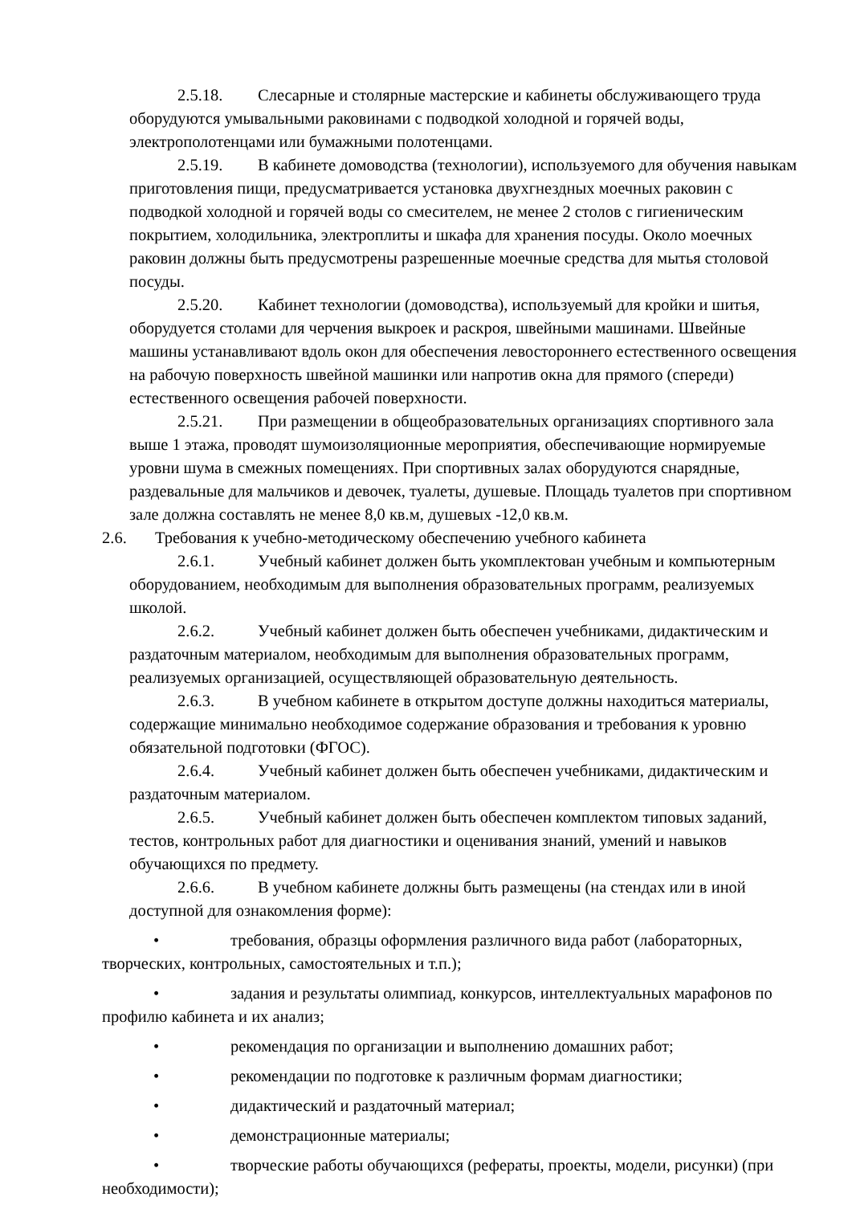2.5.18. Слесарные и столярные мастерские и кабинеты обслуживающего труда оборудуются умывальными раковинами с подводкой холодной и горячей воды, электрополотенцами или бумажными полотенцами.
2.5.19. В кабинете домоводства (технологии), используемого для обучения навыкам приготовления пищи, предусматривается установка двухгнездных моечных раковин с подводкой холодной и горячей воды со смесителем, не менее 2 столов с гигиеническим покрытием, холодильника, электроплиты и шкафа для хранения посуды. Около моечных раковин должны быть предусмотрены разрешенные моечные средства для мытья столовой посуды.
2.5.20. Кабинет технологии (домоводства), используемый для кройки и шитья, оборудуется столами для черчения выкроек и раскроя, швейными машинами. Швейные машины устанавливают вдоль окон для обеспечения левостороннего естественного освещения на рабочую поверхность швейной машинки или напротив окна для прямого (спереди) естественного освещения рабочей поверхности.
2.5.21. При размещении в общеобразовательных организациях спортивного зала выше 1 этажа, проводят шумоизоляционные мероприятия, обеспечивающие нормируемые уровни шума в смежных помещениях. При спортивных залах оборудуются снарядные, раздевальные для мальчиков и девочек, туалеты, душевые. Площадь туалетов при спортивном зале должна составлять не менее 8,0 кв.м, душевых -12,0 кв.м.
2.6. Требования к учебно-методическому обеспечению учебного кабинета
2.6.1. Учебный кабинет должен быть укомплектован учебным и компьютерным оборудованием, необходимым для выполнения образовательных программ, реализуемых школой.
2.6.2. Учебный кабинет должен быть обеспечен учебниками, дидактическим и раздаточным материалом, необходимым для выполнения образовательных программ, реализуемых организацией, осуществляющей образовательную деятельность.
2.6.3. В учебном кабинете в открытом доступе должны находиться материалы, содержащие минимально необходимое содержание образования и требования к уровню обязательной подготовки (ФГОС).
2.6.4. Учебный кабинет должен быть обеспечен учебниками, дидактическим и раздаточным материалом.
2.6.5. Учебный кабинет должен быть обеспечен комплектом типовых заданий, тестов, контрольных работ для диагностики и оценивания знаний, умений и навыков обучающихся по предмету.
2.6.6. В учебном кабинете должны быть размещены (на стендах или в иной доступной для ознакомления форме):
• требования, образцы оформления различного вида работ (лабораторных, творческих, контрольных, самостоятельных и т.п.);
• задания и результаты олимпиад, конкурсов, интеллектуальных марафонов по профилю кабинета и их анализ;
• рекомендация по организации и выполнению домашних работ;
• рекомендации по подготовке к различным формам диагностики;
• дидактический и раздаточный материал;
• демонстрационные материалы;
• творческие работы обучающихся (рефераты, проекты, модели, рисунки) (при необходимости);